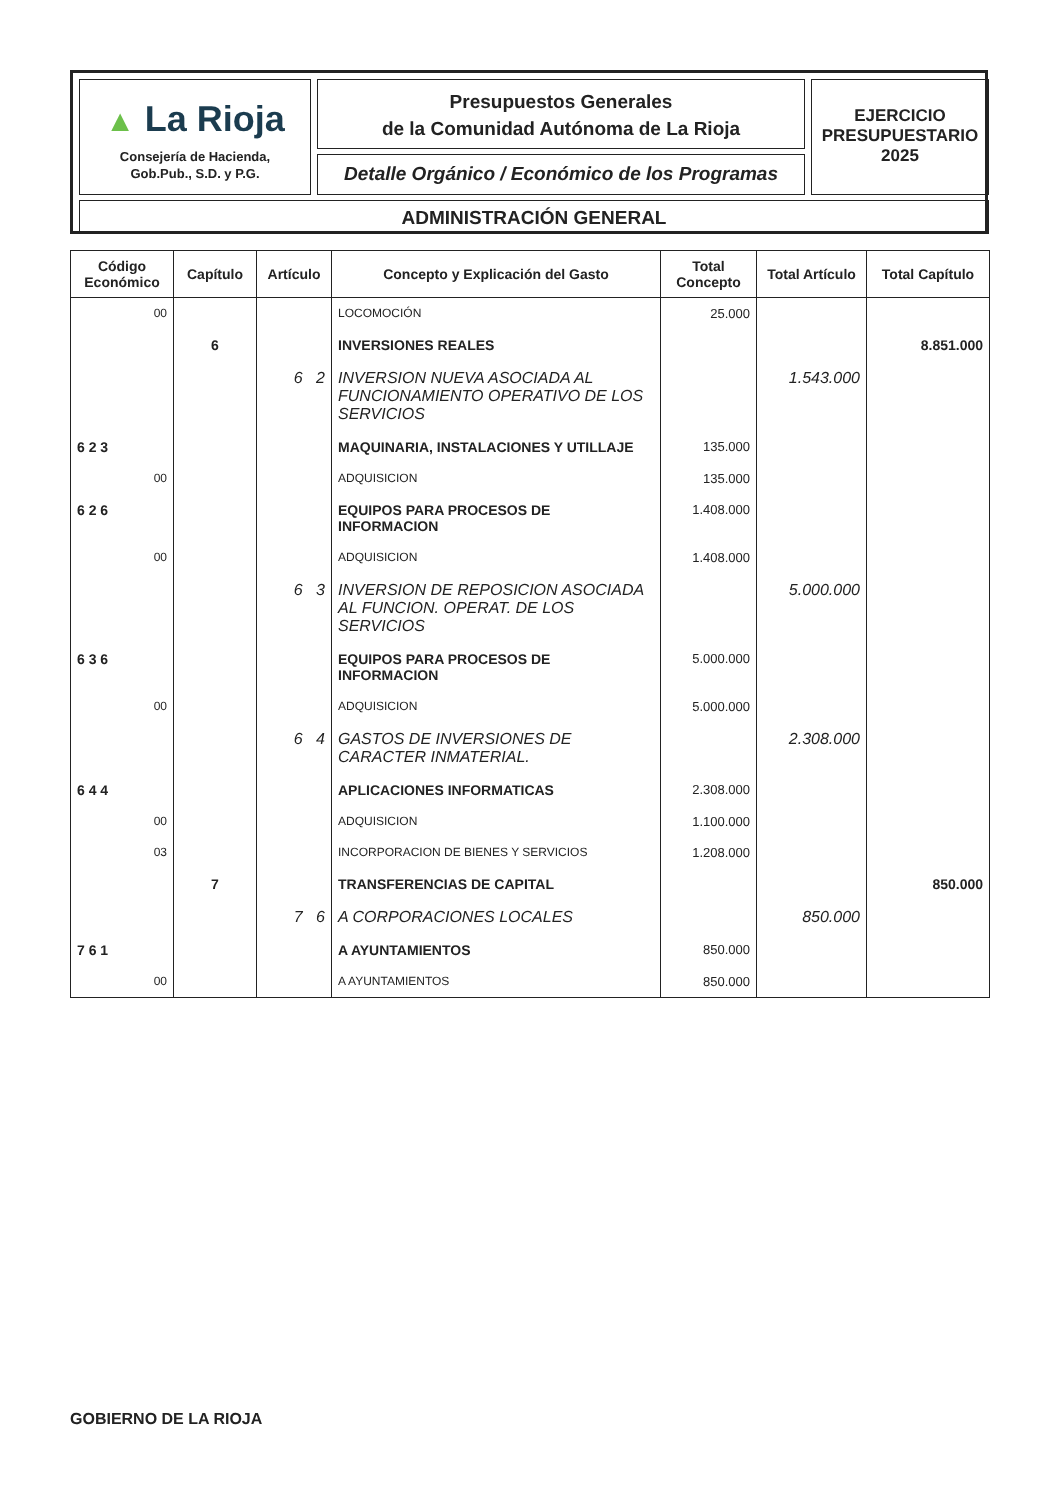▲ La Rioja
Consejería de Hacienda,
Gob.Pub., S.D. y P.G.
Presupuestos Generales
de la Comunidad Autónoma de La Rioja
Detalle Orgánico / Económico de los Programas
EJERCICIO
PRESUPUESTARIO
2025
ADMINISTRACIÓN GENERAL
| Código Económico | Capítulo | Artículo | Concepto y Explicación del Gasto | Total Concepto | Total Artículo | Total Capítulo |
| --- | --- | --- | --- | --- | --- | --- |
| 00 | | | LOCOMOCIÓN | 25.000 | | |
| | 6 | | INVERSIONES REALES | | | 8.851.000 |
| | | 6 2 | INVERSION NUEVA ASOCIADA AL FUNCIONAMIENTO OPERATIVO DE LOS SERVICIOS | | 1.543.000 | |
| 6 2 3 | | | MAQUINARIA, INSTALACIONES Y UTILLAJE | 135.000 | | |
| 00 | | | ADQUISICION | 135.000 | | |
| 6 2 6 | | | EQUIPOS PARA PROCESOS DE INFORMACION | 1.408.000 | | |
| 00 | | | ADQUISICION | 1.408.000 | | |
| | | 6 3 | INVERSION DE REPOSICION ASOCIADA AL FUNCION. OPERAT. DE LOS SERVICIOS | | 5.000.000 | |
| 6 3 6 | | | EQUIPOS PARA PROCESOS DE INFORMACION | 5.000.000 | | |
| 00 | | | ADQUISICION | 5.000.000 | | |
| | | 6 4 | GASTOS DE INVERSIONES DE CARACTER INMATERIAL. | | 2.308.000 | |
| 6 4 4 | | | APLICACIONES INFORMATICAS | 2.308.000 | | |
| 00 | | | ADQUISICION | 1.100.000 | | |
| 03 | | | INCORPORACION DE BIENES Y SERVICIOS | 1.208.000 | | |
| | 7 | | TRANSFERENCIAS DE CAPITAL | | | 850.000 |
| | | 7 6 | A CORPORACIONES LOCALES | | 850.000 | |
| 7 6 1 | | | A AYUNTAMIENTOS | 850.000 | | |
| 00 | | | A AYUNTAMIENTOS | 850.000 | | |
GOBIERNO DE LA RIOJA